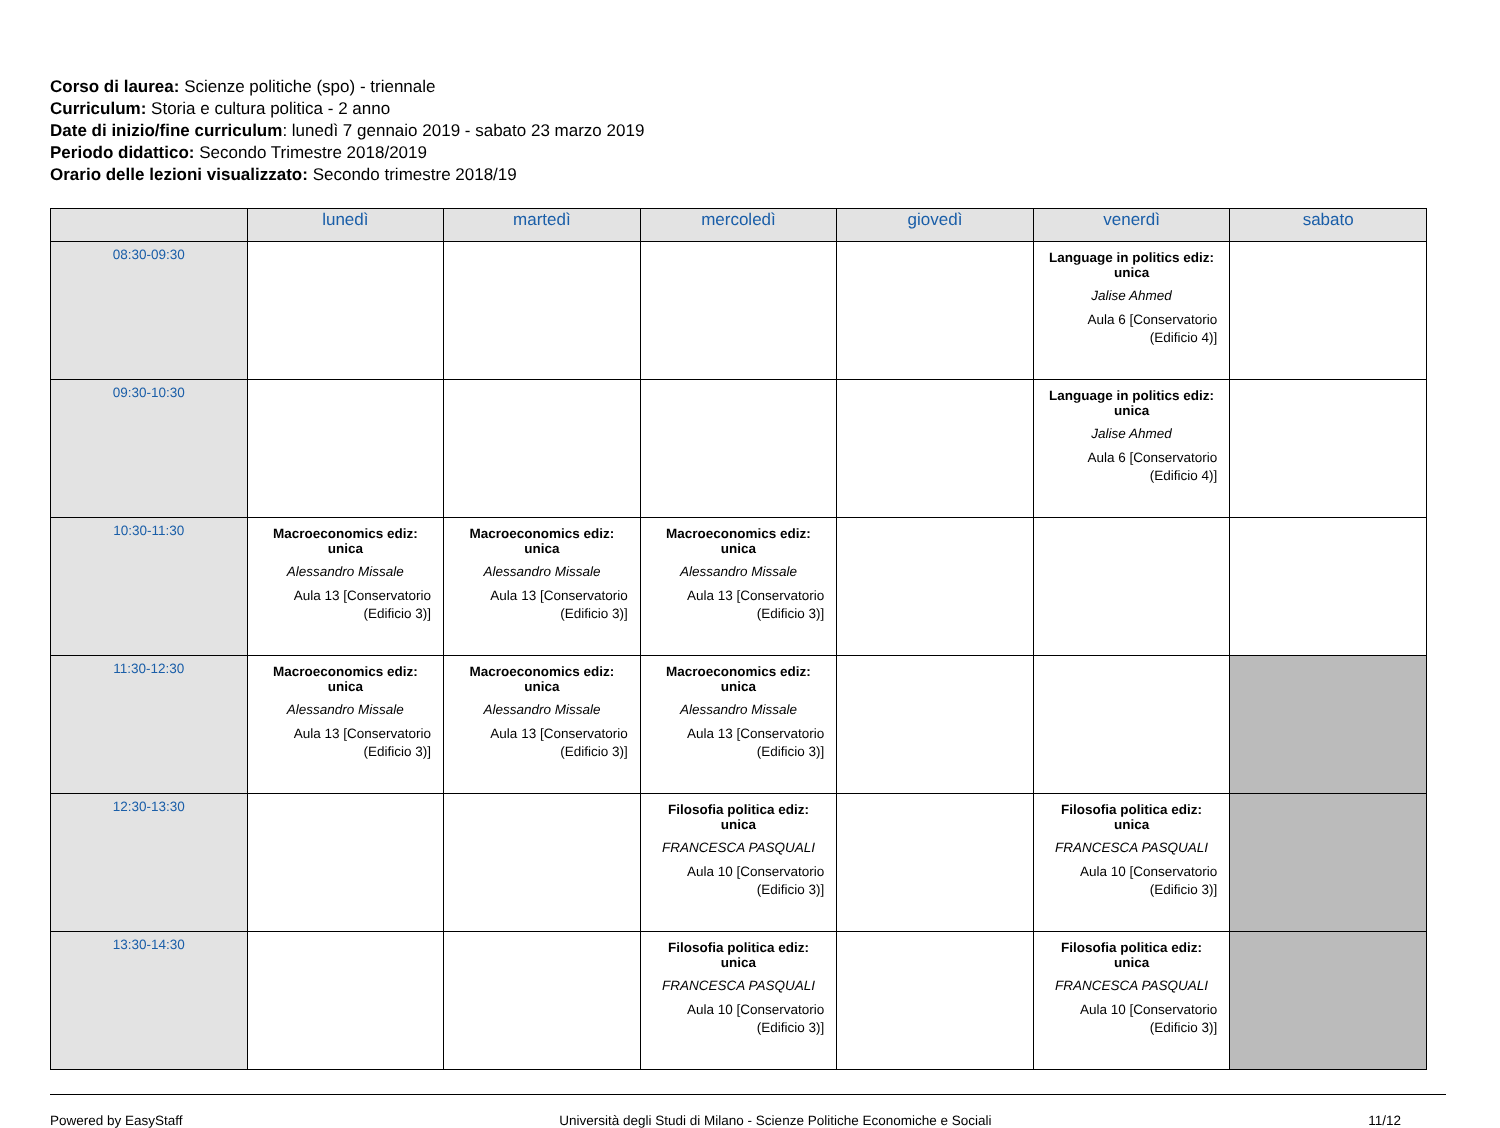Corso di laurea: Scienze politiche (spo) - triennale
Curriculum: Storia e cultura politica - 2 anno
Date di inizio/fine curriculum: lunedì 7 gennaio 2019 - sabato 23 marzo 2019
Periodo didattico: Secondo Trimestre 2018/2019
Orario delle lezioni visualizzato: Secondo trimestre 2018/19
| | lunedì | martedì | mercoledì | giovedì | venerdì | sabato |
| --- | --- | --- | --- | --- | --- | --- |
| 08:30-09:30 | | | | | Language in politics ediz: unica Jalise Ahmed Aula 6 [Conservatorio (Edificio 4)] | |
| 09:30-10:30 | | | | | Language in politics ediz: unica Jalise Ahmed Aula 6 [Conservatorio (Edificio 4)] | |
| 10:30-11:30 | Macroeconomics ediz: unica Alessandro Missale Aula 13 [Conservatorio (Edificio 3)] | Macroeconomics ediz: unica Alessandro Missale Aula 13 [Conservatorio (Edificio 3)] | Macroeconomics ediz: unica Alessandro Missale Aula 13 [Conservatorio (Edificio 3)] | | | |
| 11:30-12:30 | Macroeconomics ediz: unica Alessandro Missale Aula 13 [Conservatorio (Edificio 3)] | Macroeconomics ediz: unica Alessandro Missale Aula 13 [Conservatorio (Edificio 3)] | Macroeconomics ediz: unica Alessandro Missale Aula 13 [Conservatorio (Edificio 3)] | | | |
| 12:30-13:30 | | | Filosofia politica ediz: unica FRANCESCA PASQUALI Aula 10 [Conservatorio (Edificio 3)] | | Filosofia politica ediz: unica FRANCESCA PASQUALI Aula 10 [Conservatorio (Edificio 3)] | |
| 13:30-14:30 | | | Filosofia politica ediz: unica FRANCESCA PASQUALI Aula 10 [Conservatorio (Edificio 3)] | | Filosofia politica ediz: unica FRANCESCA PASQUALI Aula 10 [Conservatorio (Edificio 3)] | |
Powered by EasyStaff Università degli Studi di Milano - Scienze Politiche Economiche e Sociali 11/12